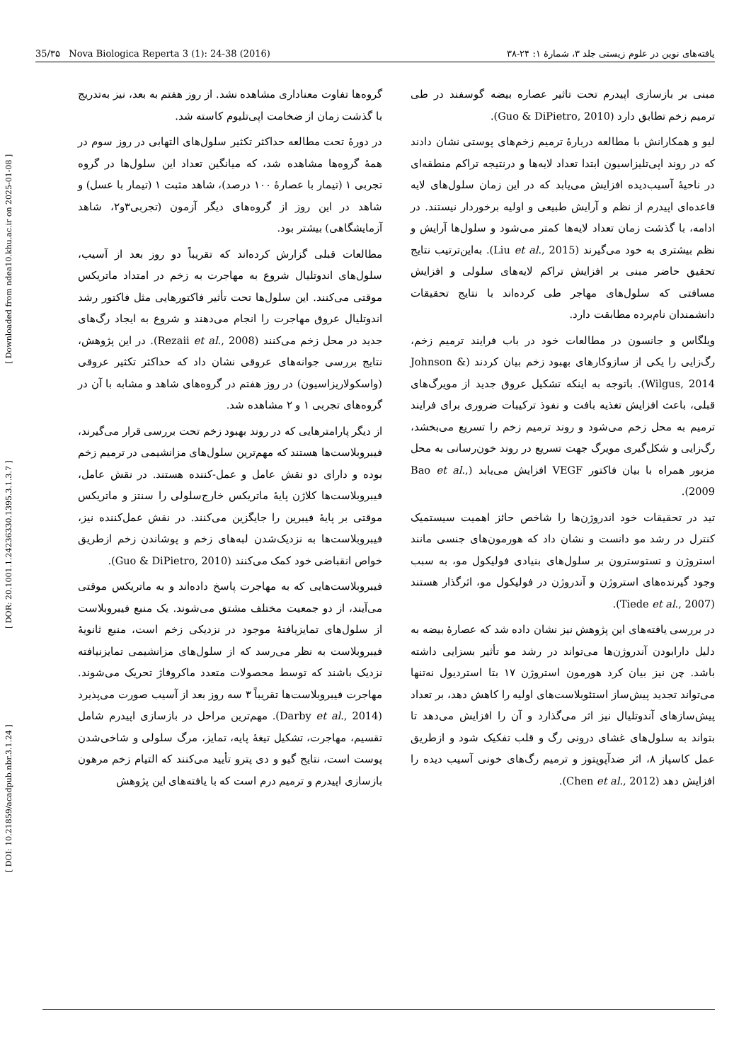[ DOI: 10.21859/acadpub.nbr.3.1.24 ] [ DOR: 20.1001.1.24236330.1395.3.1.3.7 ] [ Downloaded from ndea10.khu.ac.ir on 2025-01-08 ]
35/۳۵ Nova Biologica Reperta 3 (1): 24-38 (2016) یافته‌های نوین در علوم زیستی جلد ۳، شمارهٔ ۱: ۲۴-۳۸
گروه‌ها تفاوت معناداری مشاهده نشد. از روز هفتم به بعد، نیز به‌تدریج با گذشت زمان از ضخامت اپی‌تلیوم کاسته شد.
در دورهٔ تحت مطالعه حداکثر تکثیر سلول‌های التهابی در روز سوم در همهٔ گروه‌ها مشاهده شد، که میانگین تعداد این سلول‌ها در گروه تجربی ۱ (تیمار با عصارهٔ ۱۰۰ درصد)، شاهد مثبت ۱ (تیمار با عسل) و شاهد در این روز از گروه‌های دیگر آزمون (تجربی۳و۲، شاهد آزمایشگاهی) بیشتر بود.
مطالعات قبلی گزارش کرده‌اند که تقریباً دو روز بعد از آسیب، سلول‌های اندوتلیال شروع به مهاجرت به زخم در امتداد ماتریکس موقتی می‌کنند. این سلول‌ها تحت تأثیر فاکتورهایی مثل فاکتور رشد اندوتلیال عروق مهاجرت را انجام می‌دهند و شروع به ایجاد رگ‌های جدید در محل زخم می‌کنند (Rezaii et al., 2008). در این پژوهش، نتایج بررسی جوانه‌های عروقی نشان داد که حداکثر تکثیر عروقی (واسکولاریزاسیون) در روز هفتم در گروه‌های شاهد و مشابه با آن در گروه‌های تجربی ۱ و ۲ مشاهده شد.
از دیگر پارامترهایی که در روند بهبود زخم تحت بررسی قرار می‌گیرند، فیبروبلاست‌ها هستند که مهم‌ترین سلول‌های مزانشیمی در ترمیم زخم بوده و دارای دو نقش عامل و عمل-کننده هستند. در نقش عامل، فیبروبلاست‌ها کلاژن پایهٔ ماتریکس خارج‌سلولی را سنتز و ماتریکس موقتی بر پایهٔ فیبرین را جایگزین می‌کنند. در نقش عمل‌کننده نیز، فیبروبلاست‌ها به نزدیک‌شدن لبه‌های زخم و پوشاندن زخم ازطریق خواص انقباضی خود کمک می‌کنند (Guo & DiPietro, 2010).
فیبروبلاست‌هایی که به مهاجرت پاسخ داده‌اند و به ماتریکس موقتی می‌آیند، از دو جمعیت مختلف مشتق می‌شوند. یک منبع فیبروبلاست از سلول‌های تمایزیافتهٔ موجود در نزدیکی زخم است، منبع ثانویهٔ فیبروبلاست به نظر می‌رسد که از سلول‌های مزانشیمی تمایزنیافته نزدیک باشند که توسط محصولات متعدد ماکروفاژ تحریک می‌شوند. مهاجرت فیبروبلاست‌ها تقریباً ۳ سه روز بعد از آسیب صورت می‌پذیرد (Darby et al., 2014). مهم‌ترین مراحل در بازسازی اپیدرم شامل تقسیم، مهاجرت، تشکیل تیغهٔ پایه، تمایز، مرگ سلولی و شاخی‌شدن پوست است، نتایج گیو و دی پترو تأیید می‌کنند که التیام زخم مرهون بازسازی اپیدرم و ترمیم درم است که با یافته‌های این پژوهش
مبنی بر بازسازی اپیدرم تحت تاثیر عصاره بیضه گوسفند در طی ترمیم زخم تطابق دارد (Guo & DiPietro, 2010).
لیو و همکارانش با مطالعه دربارهٔ ترمیم زخم‌های پوستی نشان دادند که در روند اپی‌تلیزاسیون ابتدا تعداد لایه‌ها و درنتیجه تراکم منطقه‌ای در ناحیهٔ آسیب‌دیده افزایش می‌یابد که در این زمان سلول‌های لایه قاعده‌ای اپیدرم از نظم و آرایش طبیعی و اولیه برخوردار نیستند. در ادامه، با گذشت زمان تعداد لایه‌ها کمتر می‌شود و سلول‌ها آرایش و نظم بیشتری به خود می‌گیرند (Liu et al., 2015). به‌این‌ترتیب نتایج تحقیق حاضر مبنی بر افزایش تراکم لایه‌های سلولی و افزایش مسافتی که سلول‌های مهاجر طی کرده‌اند با نتایج تحقیقات دانشمندان نام‌برده مطابقت دارد.
ویلگاس و جانسون در مطالعات خود در باب فرایند ترمیم زخم، رگ‌زایی را یکی از سازوکارهای بهبود زخم بیان کردند (Johnson & Wilgus, 2014). باتوجه به اینکه تشکیل عروق جدید از مویرگ‌های قبلی، باعث افزایش تغذیه بافت و نفوذ ترکیبات ضروری برای فرایند ترمیم به محل زخم می‌شود و روند ترمیم زخم را تسریع می‌بخشد، رگ‌زایی و شکل‌گیری مویرگ جهت تسریع در روند خون‌رسانی به محل مزبور همراه با بیان فاکتور VEGF افزایش می‌یابد (Bao et al., 2009).
تید در تحقیقات خود اندروژن‌ها را شاخص حائز اهمیت سیستمیک کنترل در رشد مو دانست و نشان داد که هورمون‌های جنسی مانند استروژن و تستوسترون بر سلول‌های بنیادی فولیکول مو، به سبب وجود گیرنده‌های استروژن و آندروژن در فولیکول مو، اثرگذار هستند (Tiede et al., 2007).
در بررسی یافته‌های این پژوهش نیز نشان داده شد که عصارهٔ بیضه به دلیل دارابودن آندروژن‌ها می‌تواند در رشد مو تأثیر بسزایی داشته باشد. چن نیز بیان کرد هورمون استروژن ۱۷ بتا استردیول نه‌تنها می‌تواند تجدید پیش‌ساز استئوبلاست‌های اولیه را کاهش دهد، بر تعداد پیش‌سازهای آندوتلیال نیز اثر می‌گذارد و آن را افزایش می‌دهد تا بتواند به سلول‌های غشای درونی رگ و قلب تفکیک شود و ازطریق عمل کاسپاز ۸، اثر ضدآپوپتوز و ترمیم رگ‌های خونی آسیب دیده را افزایش دهد (Chen et al., 2012).